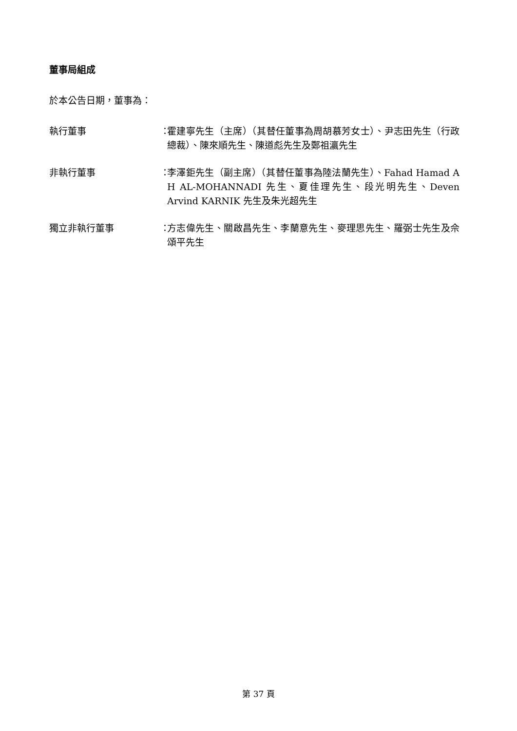董事局組成
於本公告日期，董事為：
執行董事 ：
霍建寧先生（主席）（其替任董事為周胡慕芳女士）、尹志田先生（行政總裁）、陳來順先生、陳道彪先生及鄭祖瀛先生
非執行董事 ：
李澤鉅先生（副主席）（其替任董事為陸法蘭先生）、Fahad Hamad A H AL-MOHANNADI 先生、夏佳理先生、段光明先生、Deven Arvind KARNIK 先生及朱光超先生
獨立非執行董事 ：
方志偉先生、關啟昌先生、李蘭意先生、麥理思先生、羅弼士先生及佘頌平先生
第 37 頁